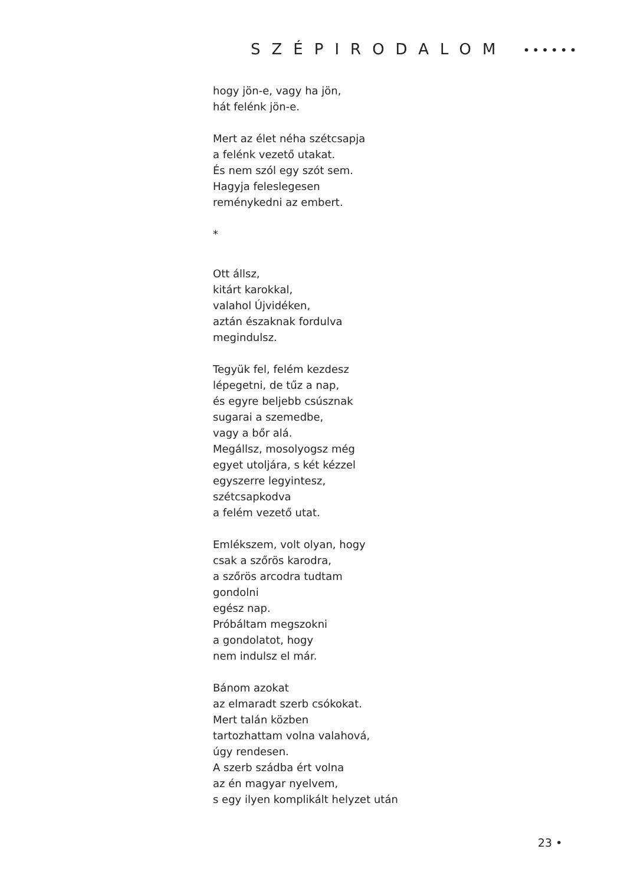SZÉPIRODALOM ••••••
hogy jön-e, vagy ha jön,
hát felénk jön-e.
Mert az élet néha szétcsapja
a felénk vezető utakat.
És nem szól egy szót sem.
Hagyja feleslegesen
reménykedni az embert.
*
Ott állsz,
kitárt karokkal,
valahol Újvidéken,
aztán északnak fordulva
megindulsz.
Tegyük fel, felém kezdesz
lépegetni, de tűz a nap,
és egyre beljebb csúsznak
sugarai a szemedbe,
vagy a bőr alá.
Megállsz, mosolyogsz még
egyet utoljára, s két kézzel
egyszerre legyintesz,
szétcsapkodva
a felém vezető utat.
Emlékszem, volt olyan, hogy
csak a szőrös karodra,
a szőrös arcodra tudtam
gondolni
egész nap.
Próbáltam megszokni
a gondolatot, hogy
nem indulsz el már.
Bánom azokat
az elmaradt szerb csókokat.
Mert talán közben
tartozhattam volna valahová,
úgy rendesen.
A szerb szádba ért volna
az én magyar nyelvem,
s egy ilyen komplikált helyzet után
23 •